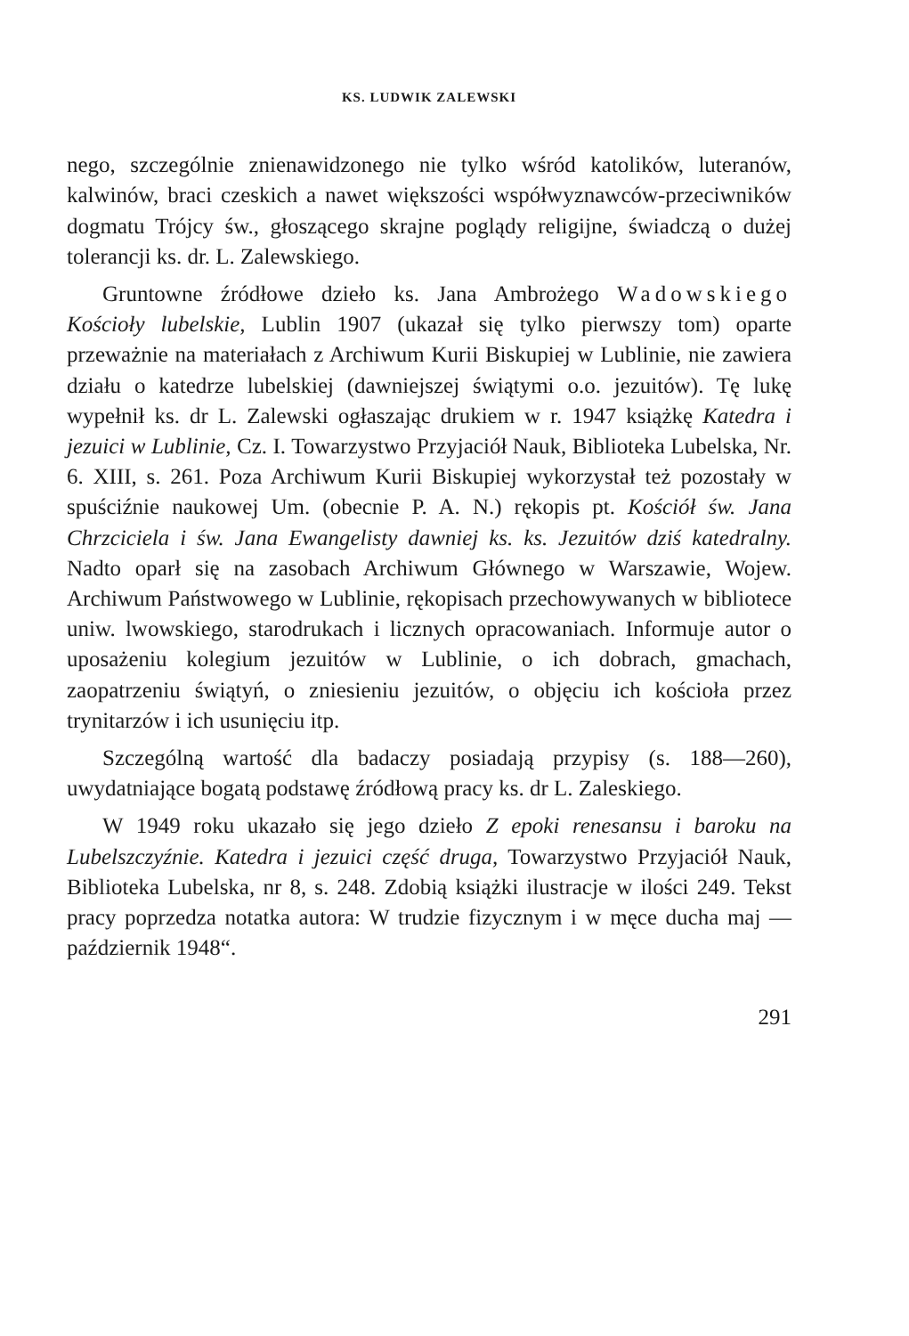KS. LUDWIK ZALEWSKI
nego, szczególnie znienawidzonego nie tylko wśród katolików, luteranów, kalwinów, braci czeskich a nawet większości współwyznawców-przeciwników dogmatu Trójcy św., głoszącego skrajne poglądy religijne, świadczą o dużej tolerancji ks. dr. L. Zalewskiego.
Gruntowne źródłowe dzieło ks. Jana Ambrożego Wadowskiego Kościoły lubelskie, Lublin 1907 (ukazał się tylko pierwszy tom) oparte przeważnie na materiałach z Archiwum Kurii Biskupiej w Lublinie, nie zawiera działu o katedrze lubelskiej (dawniejszej świątymi o.o. jezuitów). Tę lukę wypełnił ks. dr L. Zalewski ogłaszając drukiem w r. 1947 książkę Katedra i jezuici w Lublinie, Cz. I. Towarzystwo Przyjaciół Nauk, Biblioteka Lubelska, Nr. 6. XIII, s. 261. Poza Archiwum Kurii Biskupiej wykorzystał też pozostały w spuściźnie naukowej Um. (obecnie P. A. N.) rękopis pt. Kościół św. Jana Chrzciciela i św. Jana Ewangelisty dawniej ks. ks. Jezuitów dziś katedralny. Nadto oparł się na zasobach Archiwum Głównego w Warszawie, Wojew. Archiwum Państwowego w Lublinie, rękopisach przechowywanych w bibliotece uniw. lwowskiego, starodrukach i licznych opracowaniach. Informuje autor o uposażeniu kolegium jezuitów w Lublinie, o ich dobrach, gmachach, zaopatrzeniu świątyń, o zniesieniu jezuitów, o objęciu ich kościoła przez trynitarzów i ich usunięciu itp.
Szczególną wartość dla badaczy posiadają przypisy (s. 188—260), uwydatniające bogatą podstawę źródłową pracy ks. dr L. Zaleskiego.
W 1949 roku ukazało się jego dzieło Z epoki renesansu i baroku na Lubelszczyźnie. Katedra i jezuici część druga, Towarzystwo Przyjaciół Nauk, Biblioteka Lubelska, nr 8, s. 248. Zdobią książki ilustracje w ilości 249. Tekst pracy poprzedza notatka autora: W trudzie fizycznym i w męce ducha maj — październik 1948“.
291